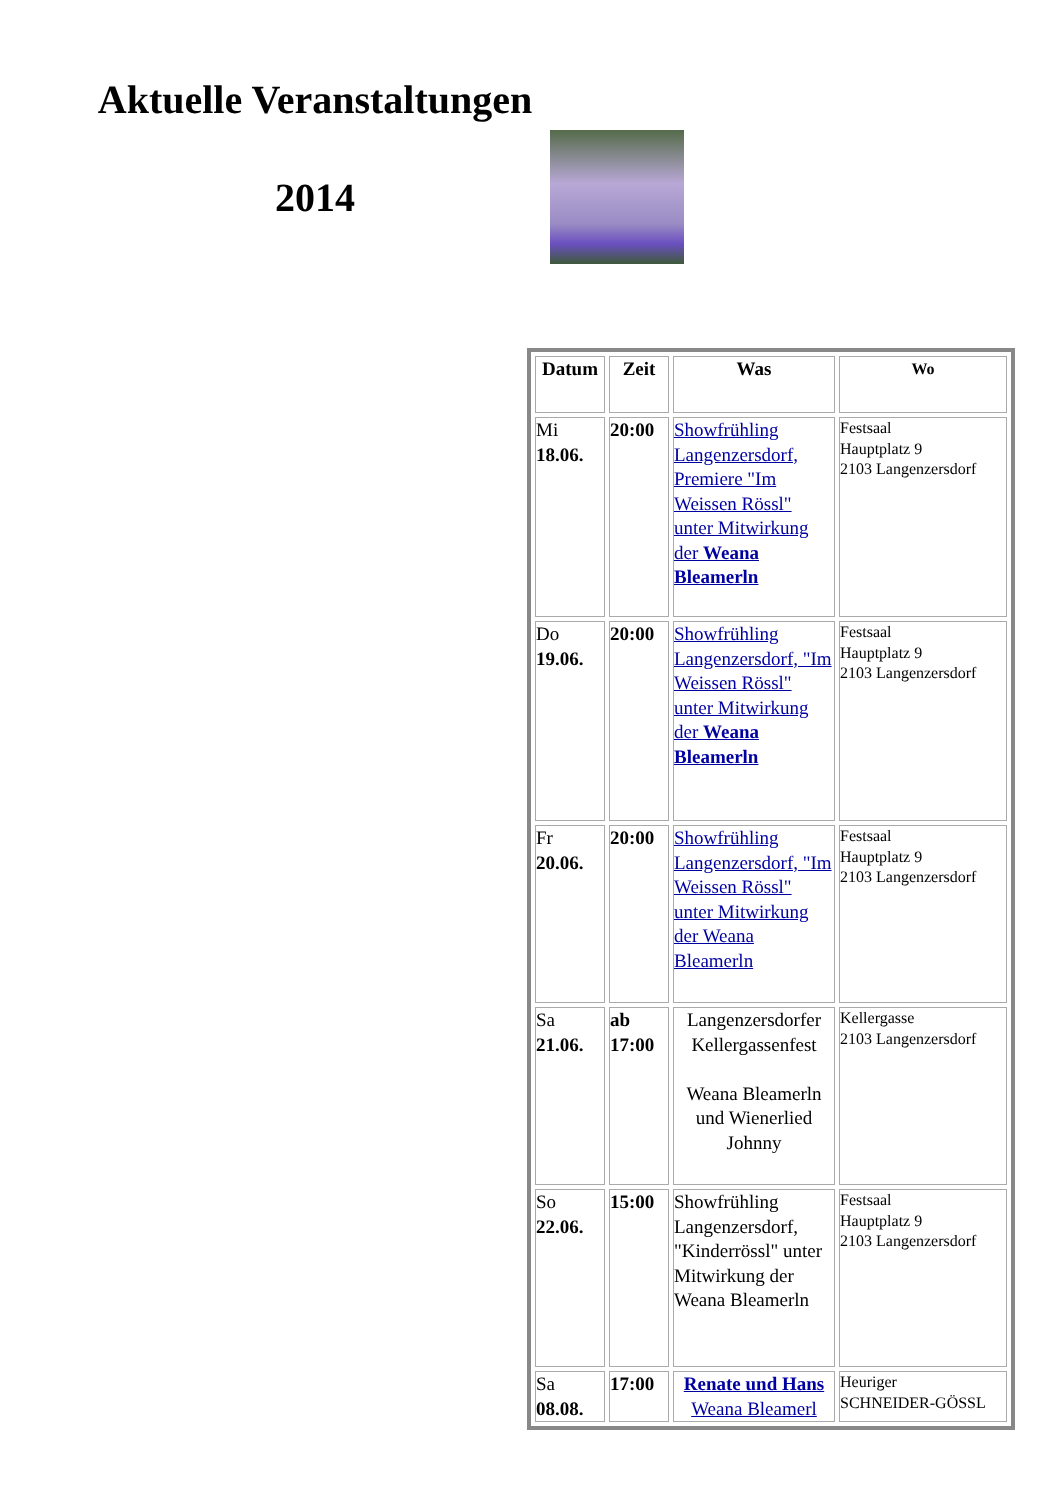Aktuelle Veranstaltungen
2014
| Datum | Zeit | Was | Wo |
| --- | --- | --- | --- |
| Mi 18.06. | 20:00 | Showfrühling Langenzersdorf, Premiere "Im Weissen Rössl" unter Mitwirkung der Weana Bleamerln | Festsaal Hauptplatz 9 2103 Langenzersdorf |
| Do 19.06. | 20:00 | Showfrühling Langenzersdorf, "Im Weissen Rössl" unter Mitwirkung der Weana Bleamerln | Festsaal Hauptplatz 9 2103 Langenzersdorf |
| Fr 20.06. | 20:00 | Showfrühling Langenzersdorf, "Im Weissen Rössl" unter Mitwirkung der Weana Bleamerln | Festsaal Hauptplatz 9 2103 Langenzersdorf |
| Sa 21.06. | ab 17:00 | Langenzersdorfer Kellergassenfest Weana Bleamerln und Wienerlied Johnny | Kellergasse 2103 Langenzersdorf |
| So 22.06. | 15:00 | Showfrühling Langenzersdorf, "Kinderrössl" unter Mitwirkung der Weana Bleamerln | Festsaal Hauptplatz 9 2103 Langenzersdorf |
| Sa 08.08. | 17:00 | Renate und Hans Weana Bleamerl | Heuriger SCHNEIDER-GÖSSL |